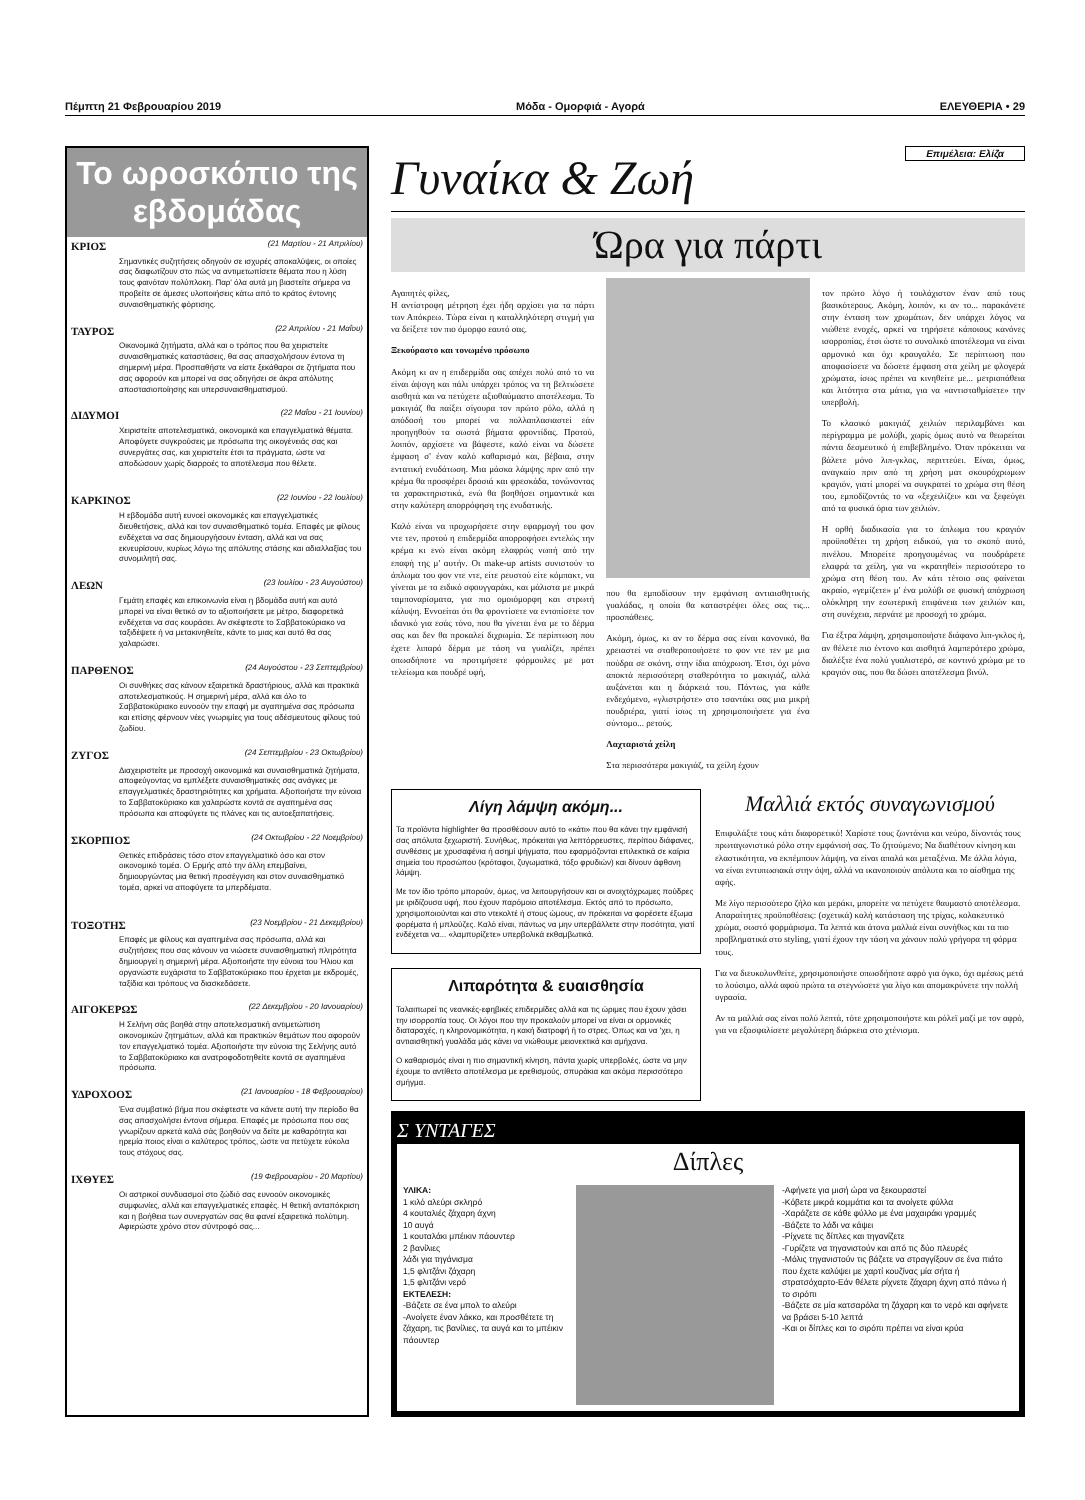Πέμπτη 21 Φεβρουαρίου 2019 Μόδα - Ομορφιά - Αγορά ΕΛΕΥΘΕΡΙΑ • 29
Το ωροσκόπιο της εβδομάδας
ΚΡΙΟΣ (21 Μαρτίου - 21 Απριλίου)
Σημαντικές συζητήσεις οδηγούν σε ισχυρές αποκαλύψεις, οι οποίες σας διαφωτίζουν στο πώς να αντιμετωπίσετε θέματα που η λύση τους φαινόταν πολύπλοκη. Παρ' όλα αυτά μη βιαστείτε σήμερα να προβείτε σε άμεσες υλοποιήσεις κάτω από το κράτος έντονης συναισθηματικής φόρτισης.
ΤΑΥΡΟΣ (22 Απριλίου - 21 Μαΐου)
Οικονομικά ζητήματα, αλλά και ο τρόπος που θα χειριστείτε συναισθηματικές καταστάσεις, θα σας απασχολήσουν έντονα τη σημερινή μέρα. Προσπαθήστε να είστε ξεκάθαροι σε ζητήματα που σας αφορούν και μπορεί να σας οδηγήσει σε άκρα απόλυτης αποστασιοποίησης και υπερσυναισθηματισμού.
ΔΙΔΥΜΟΙ (22 Μαΐου - 21 Ιουνίου)
Χειριστείτε αποτελεσματικά, οικονομικά και επαγγελματικά θέματα. Αποφύγετε συγκρούσεις με πρόσωπα της οικογένειάς σας και συνεργάτες σας, και χειριστείτε έτσι τα πράγματα, ώστε να αποδώσουν χωρίς διαρροές το αποτέλεσμα που θέλετε.
ΚΑΡΚΙΝΟΣ (22 Ιουνίου - 22 Ιουλίου)
Η εβδομάδα αυτή ευνοεί οικονομικές και επαγγελματικές διευθετήσεις, αλλά και τον συναισθηματικό τομέα. Επαφές με φίλους ενδέχεται να σας δημιουργήσουν ένταση, αλλά και να σας εκνευρίσουν, κυρίως λόγω της απόλυτης στάσης και αδιαλλαξίας του συνομιλητή σας.
ΛΕΩΝ (23 Ιουλίου - 23 Αυγούστου)
Γεμάτη επαφές και επικοινωνία είναι η βδομάδα αυτή και αυτό μπορεί να είναι θετικό αν το αξιοποιήσετε με μέτρο, διαφορετικά ενδέχεται να σας κουράσει. Αν σκέφτεστε το Σαββατοκύριακο να ταξιδέψετε ή να μετακινηθείτε, κάντε το μιας και αυτό θα σας χαλαρώσει.
ΠΑΡΘΕΝΟΣ (24 Αυγούστου - 23 Σεπτεμβρίου)
Οι συνθήκες σας κάνουν εξαιρετικά δραστήριους, αλλά και πρακτικά αποτελεσματικούς. Η σημερινή μέρα, αλλά και όλο το Σαββατοκύριακο ευνοούν την επαφή με αγαπημένα σας πρόσωπα και επίσης φέρνουν νέες γνωριμίες για τους αδέσμευτους φίλους τού ζωδίου.
ΖΥΓΟΣ (24 Σεπτεμβρίου - 23 Οκτωβρίου)
Διαχειριστείτε με προσοχή οικονομικά και συναισθηματικά ζητήματα, αποφεύγοντας να εμπλέξετε συναισθηματικές σας ανάγκες με επαγγελματικές δραστηριότητες και χρήματα. Αξιοποιήστε την εύνοια το Σαββατοκύριακο και χαλαρώστε κοντά σε αγαπημένα σας πρόσωπα και αποφύγετε τις πλάνες και τις αυτοεξαπατήσεις.
ΣΚΟΡΠΙΟΣ (24 Οκτωβρίου - 22 Νοεμβρίου)
Θετικές επιδράσεις τόσο στον επαγγελματικό όσο και στον οικονομικό τομέα. Ο Ερμής από την άλλη επεμβαίνει, δημιουργώντας μια θετική προσέγγιση και στον συναισθηματικό τομέα, αρκεί να αποφύγετε τα μπερδέματα.
ΤΟΞΟΤΗΣ (23 Νοεμβρίου - 21 Δεκεμβρίου)
Επαφές με φίλους και αγαπημένα σας πρόσωπα, αλλά και συζητήσεις που σας κάνουν να νιώσετε συναισθηματική πληρότητα δημιουργεί η σημερινή μέρα. Αξιοποιήστε την εύνοια του Ήλιου και οργανώστε ευχάριστα το Σαββατοκύριακο που έρχεται με εκδρομές, ταξίδια και τρόπους να διασκεδάσετε.
ΑΙΓΟΚΕΡΩΣ (22 Δεκεμβρίου - 20 Ιανουαρίου)
Η Σελήνη σάς βοηθά στην αποτελεσματική αντιμετώπιση οικονομικών ζητημάτων, αλλά και πρακτικών θεμάτων που αφορούν τον επαγγελματικό τομέα. Αξιοποιήστε την εύνοια της Σελήνης αυτό το Σαββατοκύριακο και ανατροφοδοτηθείτε κοντά σε αγαπημένα πρόσωπα.
ΥΔΡΟΧΟΟΣ (21 Ιανουαρίου - 18 Φεβρουαρίου)
Ένα συμβατικό βήμα που σκέφτεστε να κάνετε αυτή την περίοδο θα σας απασχολήσει έντονα σήμερα. Επαφές με πρόσωπα που σας γνωρίζουν αρκετά καλά σάς βοηθούν να δείτε με καθαρότητα και ηρεμία ποιος είναι ο καλύτερος τρόπος, ώστε να πετύχετε εύκολα τους στόχους σας.
ΙΧΘΥΕΣ (19 Φεβρουαρίου - 20 Μαρτίου)
Οι αστρικοί συνδυασμοί στο ζώδιό σας ευνοούν οικονομικές συμφωνίες, αλλά και επαγγελματικές επαφές. Η θετική ανταπόκριση και η βοήθεια των συνεργατών σας θα φανεί εξαιρετικά πολύτιμη. Αφιερώστε χρόνο στον σύντροφό σας...
Γυναίκα & Ζωή Επιμέλεια: Ελίζα
Ώρα για πάρτι
Αγαπητές φίλες,
Η αντίστροφη μέτρηση έχει ήδη αρχίσει για τα πάρτι των Απόκρεω. Τώρα είναι η καταλληλότερη στιγμή για να δείξετε τον πιο όμορφο εαυτό σας.
Ξεκούραστο και τονωμένο πρόσωπο
Ακόμη κι αν η επιδερμίδα σας απέχει πολύ από το να είναι άψογη και πάλι υπάρχει τρόπος να τη βελτιώσετε αισθητά και να πετύχετε αξιοθαύμαστο αποτέλεσμα. Το μακιγιάζ θα παίξει σίγουρα τον πρώτο ρόλο, αλλά η απόδοσή του μπορεί να πολλαπλασιαστεί εάν προηγηθούν τα σωστά βήματα φροντίδας. Προτού, λοιπόν, αρχίσετε να βάφεστε, καλό είναι να δώσετε έμφαση σ' έναν καλό καθαρισμό και, βέβαια, στην εντατική ενυδάτωση. Μια μάσκα λάμψης πριν από την κρέμα θα προσφέρει δροσιά και φρεσκάδα, τονώνοντας τα χαρακτηριστικά, ενώ θα βοηθήσει σημαντικά και στην καλύτερη απορρόφηση της ενυδατικής.
Καλό είναι να προχωρήσετε στην εφαρμογή του φον ντε τεν, προτού η επιδερμίδα απορροφήσει εντελώς την κρέμα κι ενώ είναι ακόμη ελαφρώς νωπή από την επαφή της μ' αυτήν. Οι make-up artists συνιστούν το άπλωμα του φον ντε ντε, είτε ρευστού είτε κόμπακτ, να γίνεται με το ειδικό σφουγγαράκι, και μάλιστα με μικρά ταμποναρίσματα, για πιο ομοιόμορφη και στρωτή κάλυψη. Εννοείται ότι θα φροντίσετε να εντοπίσετε τον ιδανικό για εσάς τόνο, που θα γίνεται ένα με το δέρμα σας και δεν θα προκαλεί διχρωμία. Σε περίπτωση που έχετε λιπαρό δέρμα με τάση να γυαλίζει, πρέπει οπωσδήποτε να προτιμήσετε φόρμουλες με ματ τελείωμα και πουδρέ υφή,
που θα εμποδίσουν την εμφάνιση αντιαισθητικής γυαλάδας, η οποία θα καταστρέψει όλες σας τις... προσπάθειες.
Ακόμη, όμως, κι αν το δέρμα σας είναι κανονικό, θα χρειαστεί να σταθεροποιήσετε το φον ντε τεν με μια πούδρα σε σκόνη, στην ίδια απόχρωση. Έτσι, όχι μόνο αποκτά περισσότερη σταθερότητα το μακιγιάζ, αλλά αυξάνεται και η διάρκειά του. Πάντως, για κάθε ενδεχόμενο, «γλιστρήστε» στο τσαντάκι σας μια μικρή πουδριέρα, γιατί ίσως τη χρησιμοποιήσετε για ένα σύντομο... ρετούς.
Λαχταριστά χείλη
Στα περισσότερα μακιγιάζ, τα χείλη έχουν
τον πρώτο λόγο ή τουλάχιστον έναν από τους βασικότερους. Ακόμη, λοιπόν, κι αν το... παρακάνετε στην ένταση των χρωμάτων, δεν υπάρχει λόγος να νιώθετε ενοχές, αρκεί να τηρήσετε κάποιους κανόνες ισορροπίας, έτσι ώστε το συνολικό αποτέλεσμα να είναι αρμονικό και όχι κραυγαλέο. Σε περίπτωση που αποφασίσετε να δώσετε έμφαση στα χείλη με φλογερά χρώματα, ίσως πρέπει να κινηθείτε με... μετριοπάθεια και λιτότητα στα μάτια, για να «αντισταθμίσετε» την υπερβολή.
Το κλασικό μακιγιάζ χειλιών περιλαμβάνει και περίγραμμα με μολύβι, χωρίς όμως αυτό να θεωρείται πάντα δεσμευτικό ή επιβεβλημένο. Όταν πρόκειται να βάλετε μόνο λιπ-γκλος, περιττεύει. Είναι, όμως, αναγκαίο πριν από τη χρήση ματ σκουρόχρωμων κραγιόν, γιατί μπορεί να συγκρατεί το χρώμα στη θέση του, εμποδίζοντάς το να «ξεχειλίζει» και να ξεφεύγει από τα φυσικά όρια των χειλιών.
Η ορθή διαδικασία για το άπλωμα του κραγιόν προϋποθέτει τη χρήση ειδικού, για το σκοπό αυτό, πινέλου. Μπορείτε προηγουμένως να πουδράρετε ελαφρά τα χείλη, για να «κρατηθεί» περισσότερο το χρώμα στη θέση του. Αν κάτι τέτοιο σας φαίνεται ακραίο, «γεμίζετε» μ' ένα μολύβι σε φυσική απόχρωση ολόκληρη την εσωτερική επιφάνεια των χειλιών και, στη συνέχεια, περνάτε με προσοχή το χρώμα.
Για έξτρα λάμψη, χρησιμοποιήστε διάφανο λιπ-γκλος ή, αν θέλετε πιο έντονο και αισθητά λαμπερότερο χρώμα, διαλέξτε ένα πολύ γυαλιστερό, σε κοντινό χρώμα με το κραγιόν σας, που θα δώσει αποτέλεσμα βινύλ.
Λίγη λάμψη ακόμη...
Τα προϊόντα highlighter θα προσθέσουν αυτό το «κάτι» που θα κάνει την εμφάνισή σας απόλυτα ξεχωριστή. Συνήθως, πρόκειται για λεπτόρρευστες, περίπου διάφανες, συνθέσεις με χρυσαφένια ή ασημί ψήγματα, που εφαρμόζονται επιλεκτικά σε καίρια σημεία του προσώπου (κρόταφοι, ζυγωματικά, τόξο φρυδιών) και δίνουν άφθονη λάμψη.
Με τον ίδιο τρόπο μπορούν, όμως, να λειτουργήσουν και οι ανοιχτόχρωμες πούδρες με ιριδίζουσα υφή, που έχουν παρόμοιο αποτέλεσμα. Εκτός από το πρόσωπο, χρησιμοποιούνται και στο ντεκολτέ ή στους ώμους, αν πρόκειται να φορέσετε έξωμα φορέματα ή μπλούζες. Καλό είναι, πάντως να μην υπερβάλλετε στην ποσότητα, γιατί ενδέχεται να... «λαμπυρίζετε» υπερβολικά εκθαμβωτικά.
Λιπαρότητα & ευαισθησία
Ταλαιπωρεί τις νεανικές-εφηβικές επιδερμίδες αλλά και τις ώριμες που έχουν χάσει την ισορροπία τους. Οι λόγοι που την προκαλούν μπορεί να είναι οι ορμονικές διαταραχές, η κληρονομικότητα, η κακή διατροφή ή το στρες. Όπως και να 'χει, η αντιαισθητική γυαλάδα μάς κάνει να νιώθουμε μειονεκτικά και αμήχανα.
Ο καθαρισμός είναι η πιο σημαντική κίνηση, πάντα χωρίς υπερβολές, ώστε να μην έχουμε το αντίθετο αποτέλεσμα με ερεθισμούς, σπυράκια και ακόμα περισσότερο σμήγμα.
Μαλλιά εκτός συναγωνισμού
Επιφυλάξτε τους κάτι διαφορετικό! Χαρίστε τους ζωντάνια και νεύρο, δίνοντάς τους πρωταγωνιστικό ρόλο στην εμφάνισή σας. Το ζητούμενο; Να διαθέτουν κίνηση και ελαστικότητα, να εκπέμπουν λάμψη, να είναι απαλά και μεταξένια. Με άλλα λόγια, να είναι εντυπωσιακά στην όψη, αλλά να ικανοποιούν απόλυτα και το αίσθημα της αφής.
Με λίγο περισσότερο ζήλο και μεράκι, μπορείτε να πετύχετε θαυμαστό αποτέλεσμα. Απαραίτητες προϋποθέσεις: (σχετικά) καλή κατάσταση της τρίχας, κολακευτικό χρώμα, σωστό φορμάρισμα. Τα λεπτά και άτονα μαλλιά είναι συνήθως και τα πιο προβληματικά στο styling, γιατί έχουν την τάση να χάνουν πολύ γρήγορα τη φόρμα τους.
Για να διευκολυνθείτε, χρησιμοποιήστε οπωσδήποτε αφρό για όγκο, όχι αμέσως μετά το λούσιμο, αλλά αφού πρώτα τα στεγνώσετε για λίγο και απομακρύνετε την πολλή υγρασία.
Αν τα μαλλιά σας είναι πολύ λεπτά, τότε χρησιμοποιήστε και ρόλεϊ μαζί με τον αφρό, για να εξασφαλίσετε μεγαλύτερη διάρκεια στο χτένισμα.
Σ ΥΝΤΑΓΕΣ
Δίπλες
ΥΛΙΚΑ:
1 κιλό αλεύρι σκληρό
4 κουταλιές ζάχαρη άχνη
10 αυγά
1 κουταλάκι μπέικιν πάουντερ
2 βανίλιες
λάδι για τηγάνισμα
1,5 φλιτζάνι ζάχαρη
1,5 φλιτζάνι νερό
ΕΚΤΕΛΕΣΗ:
-Βάζετε σε ένα μπολ το αλεύρι
-Ανοίγετε έναν λάκκο, και προσθέτετε τη ζάχαρη, τις βανίλιες, τα αυγά και το μπέικιν πάουντερ
-Αφήνετε για μισή ώρα να ξεκουραστεί
-Κόβετε μικρά κομμάτια και τα ανοίγετε φύλλα
-Χαράζετε σε κάθε φύλλο με ένα μαχαιράκι γραμμές
-Βάζετε το λάδι να κάψει
-Ρίχνετε τις δίπλες και τηγανίζετε
-Γυρίζετε να τηγανιστούν και από τις δύο πλευρές
-Μόλις τηγανιστούν τις βάζετε να στραγγίξουν σε ένα πιάτο που έχετε καλύψει με χαρτί κουζίνας μία σήτα ή στρατσόχαρτο-Εάν θέλετε ρίχνετε ζάχαρη άχνη από πάνω ή το σιρόπι
-Βάζετε σε μία κατσαρόλα τη ζάχαρη και το νερό και αφήνετε να βράσει 5-10 λεπτά
-Και οι δίπλες και το σιρόπι πρέπει να είναι κρύα